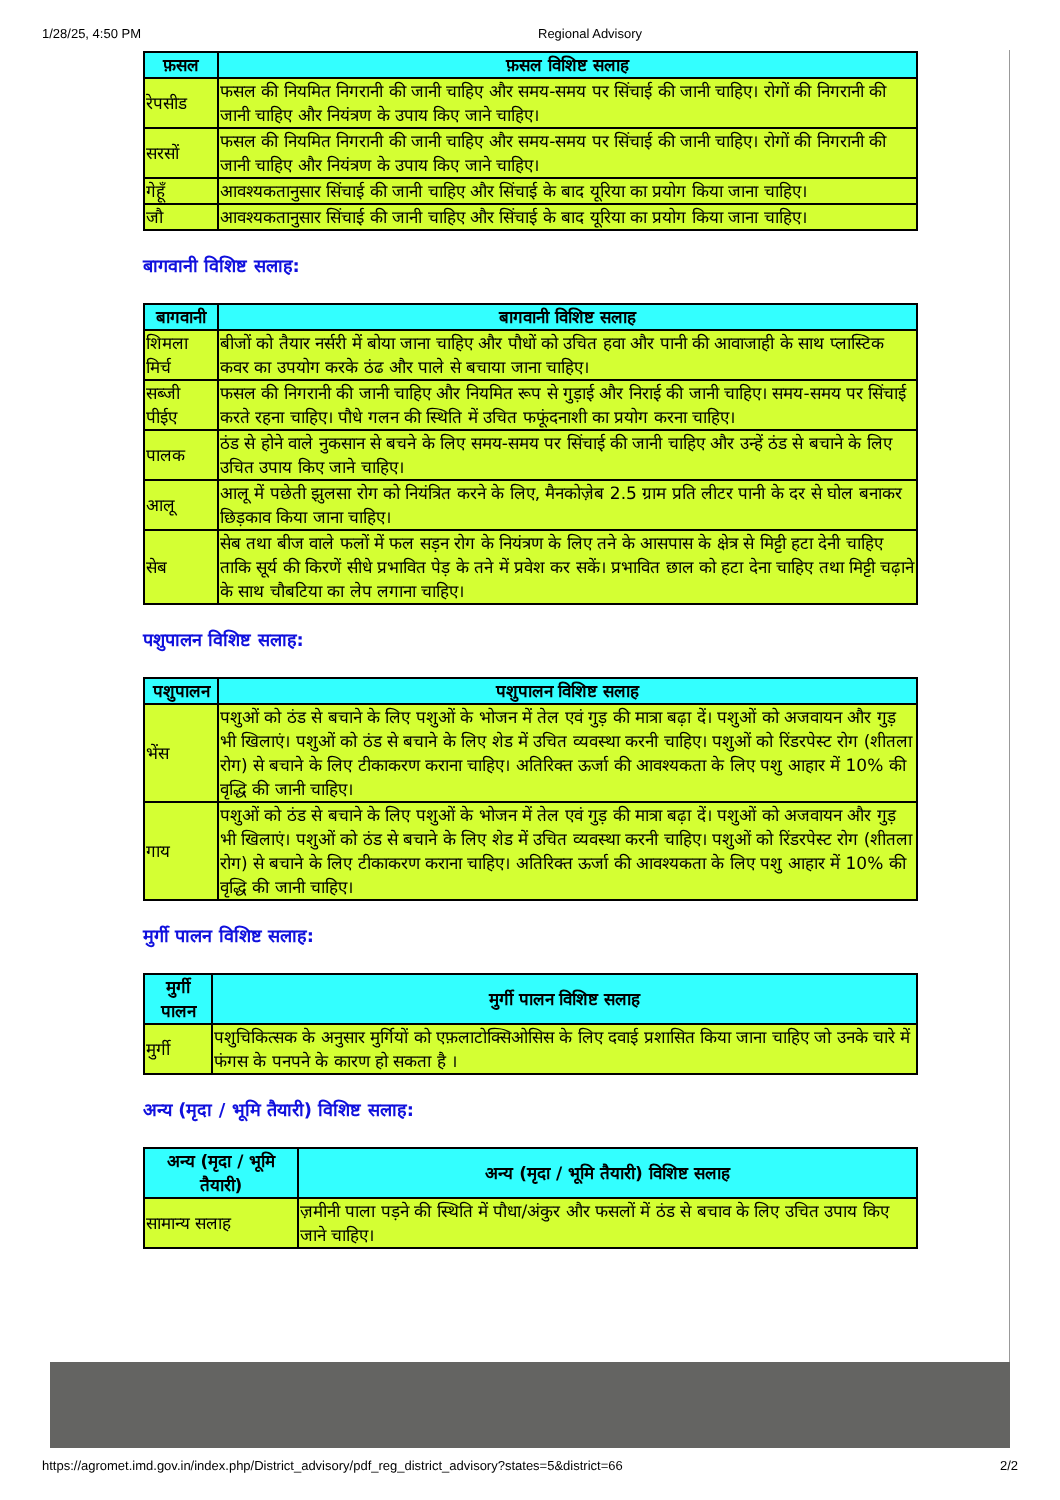1/28/25, 4:50 PM Regional Advisory
| फ़सल | फ़सल विशिष्ट सलाह |
| --- | --- |
| रेपसीड | फसल की नियमित निगरानी की जानी चाहिए और समय-समय पर सिंचाई की जानी चाहिए। रोगों की निगरानी की जानी चाहिए और नियंत्रण के उपाय किए जाने चाहिए। |
| सरसों | फसल की नियमित निगरानी की जानी चाहिए और समय-समय पर सिंचाई की जानी चाहिए। रोगों की निगरानी की जानी चाहिए और नियंत्रण के उपाय किए जाने चाहिए। |
| गेहूँ | आवश्यकतानुसार सिंचाई की जानी चाहिए और सिंचाई के बाद यूरिया का प्रयोग किया जाना चाहिए। |
| जौ | आवश्यकतानुसार सिंचाई की जानी चाहिए और सिंचाई के बाद यूरिया का प्रयोग किया जाना चाहिए। |
बागवानी विशिष्ट सलाह:
| बागवानी | बागवानी विशिष्ट सलाह |
| --- | --- |
| शिमला मिर्च | बीजों को तैयार नर्सरी में बोया जाना चाहिए और पौधों को उचित हवा और पानी की आवाजाही के साथ प्लास्टिक कवर का उपयोग करके ठंढ और पाले से बचाया जाना चाहिए। |
| सब्जी पीईए | फसल की निगरानी की जानी चाहिए और नियमित रूप से गुड़ाई और निराई की जानी चाहिए। समय-समय पर सिंचाई करते रहना चाहिए। पौधे गलन की स्थिति में उचित फफूंदनाशी का प्रयोग करना चाहिए। |
| पालक | ठंड से होने वाले नुकसान से बचने के लिए समय-समय पर सिंचाई की जानी चाहिए और उन्हें ठंड से बचाने के लिए उचित उपाय किए जाने चाहिए। |
| आलू | आलू में पछेती झुलसा रोग को नियंत्रित करने के लिए, मैनकोज़ेब 2.5 ग्राम प्रति लीटर पानी के दर से घोल बनाकर छिड़काव किया जाना चाहिए। |
| सेब | सेब तथा बीज वाले फलों में फल सड़न रोग के नियंत्रण के लिए तने के आसपास के क्षेत्र से मिट्टी हटा देनी चाहिए ताकि सूर्य की किरणें सीधे प्रभावित पेड़ के तने में प्रवेश कर सकें। प्रभावित छाल को हटा देना चाहिए तथा मिट्टी चढ़ाने के साथ चौबटिया का लेप लगाना चाहिए। |
पशुपालन विशिष्ट सलाह:
| पशुपालन | पशुपालन विशिष्ट सलाह |
| --- | --- |
| भेंस | पशुओं को ठंड से बचाने के लिए पशुओं के भोजन में तेल एवं गुड़ की मात्रा बढ़ा दें। पशुओं को अजवायन और गुड़ भी खिलाएं। पशुओं को ठंड से बचाने के लिए शेड में उचित व्यवस्था करनी चाहिए। पशुओं को रिंडरपेस्ट रोग (शीतला रोग) से बचाने के लिए टीकाकरण कराना चाहिए। अतिरिक्त ऊर्जा की आवश्यकता के लिए पशु आहार में 10% की वृद्धि की जानी चाहिए। |
| गाय | पशुओं को ठंड से बचाने के लिए पशुओं के भोजन में तेल एवं गुड़ की मात्रा बढ़ा दें। पशुओं को अजवायन और गुड़ भी खिलाएं। पशुओं को ठंड से बचाने के लिए शेड में उचित व्यवस्था करनी चाहिए। पशुओं को रिंडरपेस्ट रोग (शीतला रोग) से बचाने के लिए टीकाकरण कराना चाहिए। अतिरिक्त ऊर्जा की आवश्यकता के लिए पशु आहार में 10% की वृद्धि की जानी चाहिए। |
मुर्गी पालन विशिष्ट सलाह:
| मुर्गी पालन | मुर्गी पालन विशिष्ट सलाह |
| --- | --- |
| मुर्गी | पशुचिकित्सक के अनुसार मुर्गियों को एफ़लाटोक्सिओसिस के लिए दवाई प्रशासित किया जाना चाहिए जो उनके चारे में फंगस के पनपने के कारण हो सकता है । |
अन्य (मृदा / भूमि तैयारी) विशिष्ट सलाह:
| अन्य (मृदा / भूमि तैयारी) | अन्य (मृदा / भूमि तैयारी) विशिष्ट सलाह |
| --- | --- |
| सामान्य सलाह | ज़मीनी पाला पड़ने की स्थिति में पौधा/अंकुर और फसलों में ठंड से बचाव के लिए उचित उपाय किए जाने चाहिए। |
https://agromet.imd.gov.in/index.php/District_advisory/pdf_reg_district_advisory?states=5&district=66 2/2